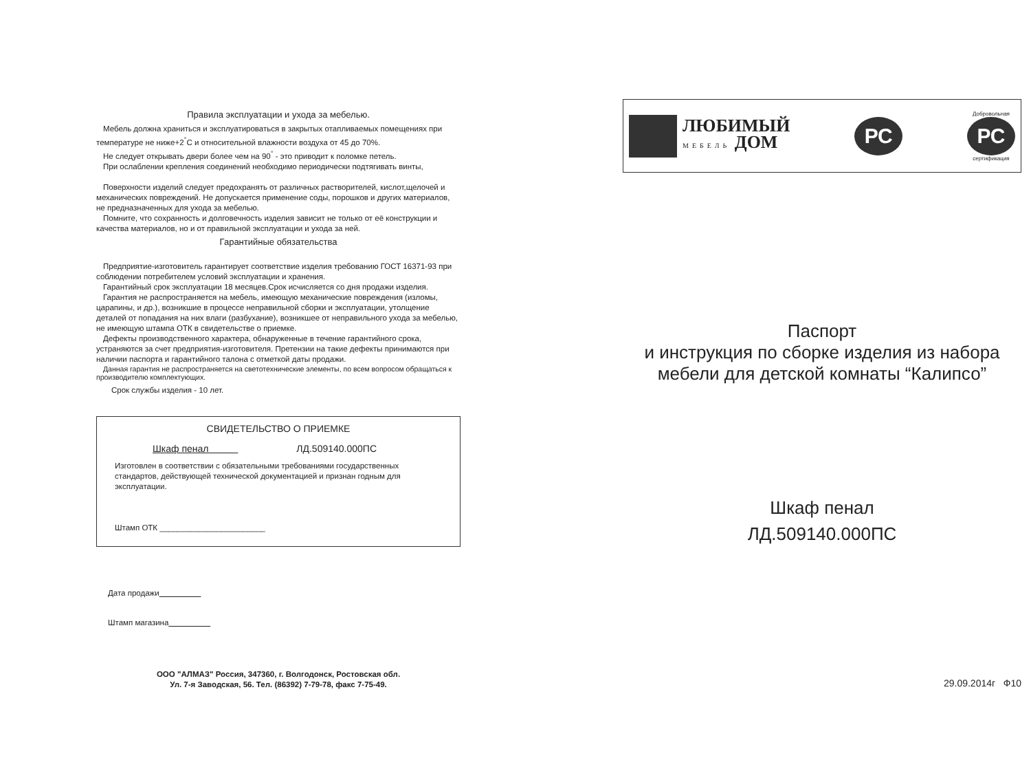Правила эксплуатации и ухода за мебелью.
Мебель должна храниться и эксплуатироваться в закрытых отапливаемых помещениях при температуре не ниже+2<sup>°</sup>С и относительной влажности воздуха от 45 до 70%.
Не следует открывать двери более чем на 90<sup>°</sup> - это приводит к поломке петель.
При ослаблении крепления соединений необходимо периодически подтягивать винты,
Поверхности изделий следует предохранять от различных растворителей, кислот,щелочей и механических повреждений. Не допускается применение соды, порошков и других материалов, не предназначенных для ухода за мебелью.
Помните, что сохранность и долговечность изделия зависит не только от её конструкции и качества материалов, но и от правильной эксплуатации и ухода за ней.
Гарантийные обязательства
Предприятие-изготовитель гарантирует соответствие изделия требованию ГОСТ 16371-93 при соблюдении потребителем условий эксплуатации и хранения.
Гарантийный срок эксплуатации 18 месяцев.Срок исчисляется со дня продажи изделия.
Гарантия не распространяется на мебель, имеющую механические повреждения (изломы, царапины, и др.), возникшие в процессе неправильной сборки и эксплуатации, утолщение деталей от попадания на них влаги (разбухание), возникшее от неправильного ухода за мебелью, не имеющую штампа ОТК в свидетельстве о приемке.
Дефекты производственного характера, обнаруженные в течение гарантийного срока, устраняются за счет предприятия-изготовителя. Претензии на такие дефекты принимаются при наличии паспорта и гарантийного талона с отметкой даты продажи.
Данная гарантия не распространяется на светотехнические элементы, по всем вопросом обращаться к производителю комплектующих.
Срок службы изделия - 10 лет.
СВИДЕТЕЛЬСТВО О ПРИЕМКЕ
Шкаф пенал ЛД.509140.000ПС
Изготовлен в соответствии с обязательными требованиями государственных стандартов, действующей технической документацией и признан годным для эксплуатации.
Штамп ОТК ________________________
Дата продажи
Штамп магазина
ООО "АЛМАЗ" Россия, 347360, г. Волгодонск, Ростовская обл.
Ул. 7-я Заводская, 56. Тел. (86392) 7-79-78, факс 7-75-49.
ЛЮБИМЫЙ
МЕБЕЛЬ ДОМ
РС
Добровольная
РС
сертификация
Паспорт
и инструкция по сборке изделия из набора
мебели для детской комнаты “Калипсо”
Шкаф пенал
ЛД.509140.000ПС
29.09.2014г Ф10